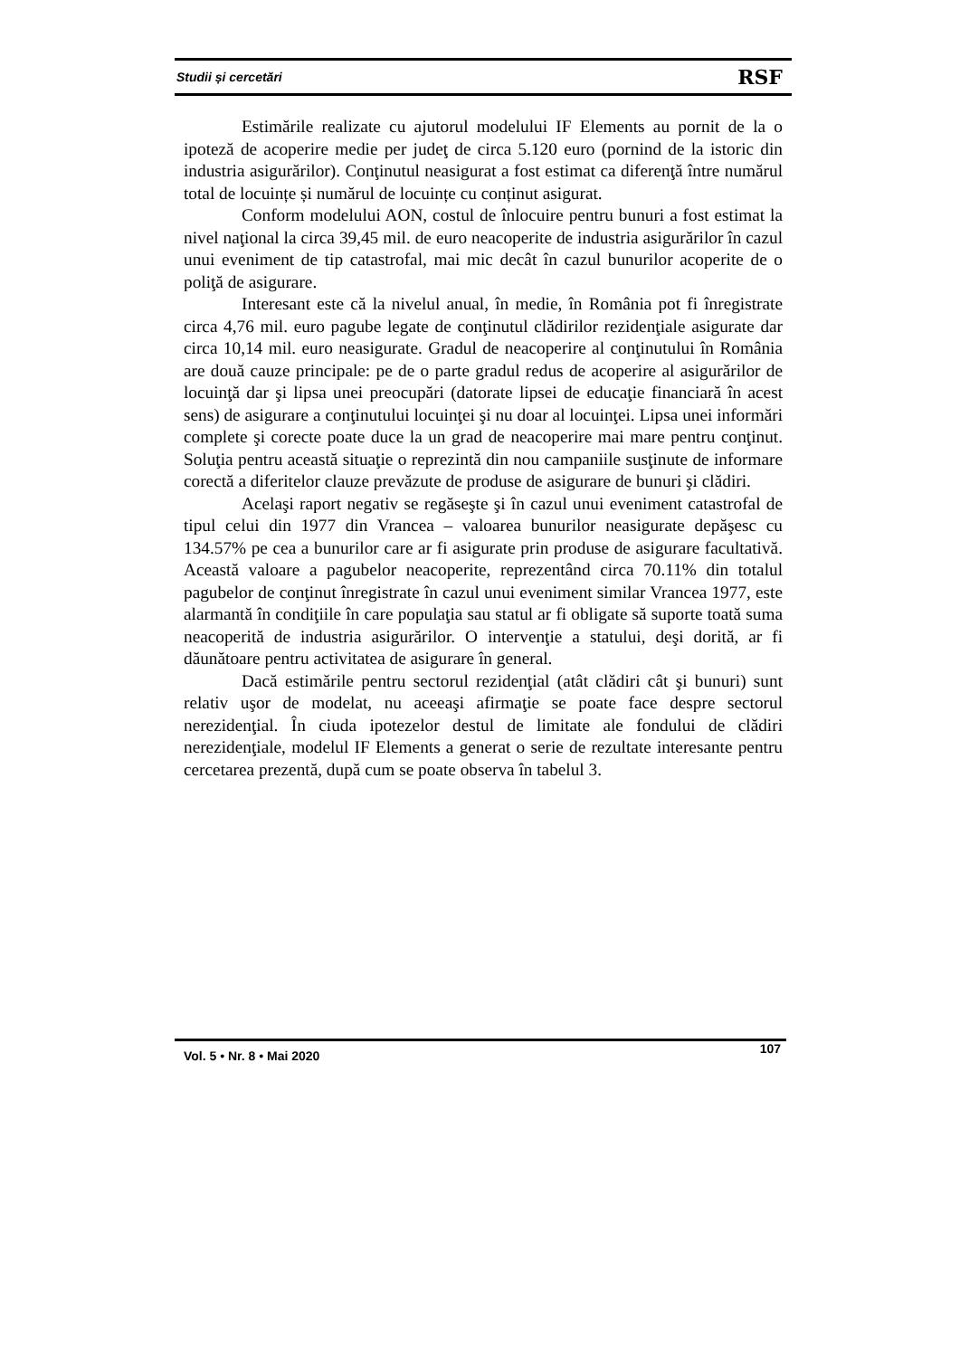Studii și cercetări RSF
Estimările realizate cu ajutorul modelului IF Elements au pornit de la o ipoteză de acoperire medie per judeţ de circa 5.120 euro (pornind de la istoric din industria asigurărilor). Conţinutul neasigurat a fost estimat ca diferenţă între numărul total de locuințe și numărul de locuințe cu conținut asigurat.
Conform modelului AON, costul de înlocuire pentru bunuri a fost estimat la nivel naţional la circa 39,45 mil. de euro neacoperite de industria asigurărilor în cazul unui eveniment de tip catastrofal, mai mic decât în cazul bunurilor acoperite de o poliţă de asigurare.
Interesant este că la nivelul anual, în medie, în România pot fi înregistrate circa 4,76 mil. euro pagube legate de conţinutul clădirilor rezidenţiale asigurate dar circa 10,14 mil. euro neasigurate. Gradul de neacoperire al conţinutului în România are două cauze principale: pe de o parte gradul redus de acoperire al asigurărilor de locuinţă dar şi lipsa unei preocupări (datorate lipsei de educaţie financiară în acest sens) de asigurare a conţinutului locuinţei şi nu doar al locuinţei. Lipsa unei informări complete şi corecte poate duce la un grad de neacoperire mai mare pentru conţinut. Soluţia pentru această situaţie o reprezintă din nou campaniile susţinute de informare corectă a diferitelor clauze prevăzute de produse de asigurare de bunuri şi clădiri.
Acelaşi raport negativ se regăseşte şi în cazul unui eveniment catastrofal de tipul celui din 1977 din Vrancea – valoarea bunurilor neasigurate depăşesc cu 134.57% pe cea a bunurilor care ar fi asigurate prin produse de asigurare facultativă. Această valoare a pagubelor neacoperite, reprezentând circa 70.11% din totalul pagubelor de conţinut înregistrate în cazul unui eveniment similar Vrancea 1977, este alarmantă în condiţiile în care populaţia sau statul ar fi obligate să suporte toată suma neacoperită de industria asigurărilor. O intervenţie a statului, deşi dorită, ar fi dăunătoare pentru activitatea de asigurare în general.
Dacă estimările pentru sectorul rezidenţial (atât clădiri cât şi bunuri) sunt relativ uşor de modelat, nu aceeaşi afirmaţie se poate face despre sectorul nerezidenţial. În ciuda ipotezelor destul de limitate ale fondului de clădiri nerezidenţiale, modelul IF Elements a generat o serie de rezultate interesante pentru cercetarea prezentă, după cum se poate observa în tabelul 3.
Vol. 5 • Nr. 8 • Mai 2020 107